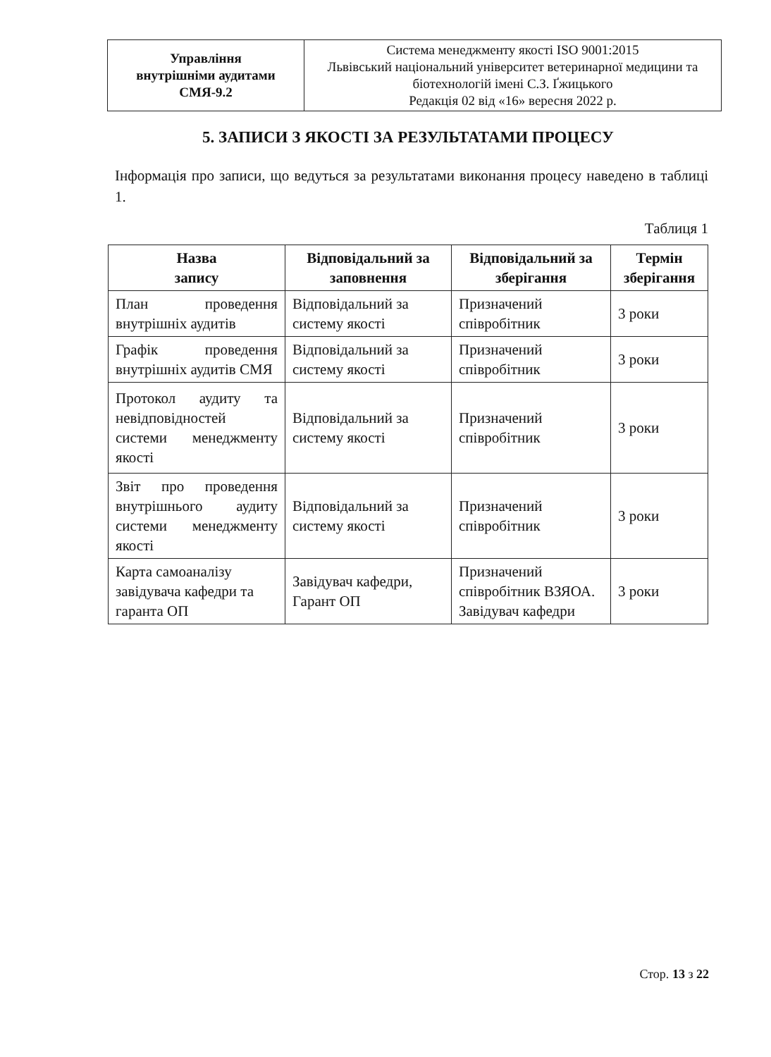| Управління внутрішніми аудитами СМЯ-9.2 | Система менеджменту якості ISO 9001:2015 Львівський національний університет ветеринарної медицини та біотехнологій імені С.З. Ґжицького Редакція 02 від «16» вересня 2022 р. |
5. ЗАПИСИ З ЯКОСТІ ЗА РЕЗУЛЬТАТАМИ ПРОЦЕСУ
Інформація про записи, що ведуться за результатами виконання процесу наведено в таблиці 1.
Таблиця 1
| Назва запису | Відповідальний за заповнення | Відповідальний за зберігання | Термін зберігання |
| --- | --- | --- | --- |
| План проведення внутрішніх аудитів | Відповідальний за систему якості | Призначений співробітник | 3 роки |
| Графік проведення внутрішніх аудитів СМЯ | Відповідальний за систему якості | Призначений співробітник | 3 роки |
| Протокол аудиту та невідповідностей системи менеджменту якості | Відповідальний за систему якості | Призначений співробітник | 3 роки |
| Звіт про проведення внутрішнього аудиту системи менеджменту якості | Відповідальний за систему якості | Призначений співробітник | 3 роки |
| Карта самоаналізу завідувача кафедри та гаранта ОП | Завідувач кафедри, Гарант ОП | Призначений співробітник ВЗЯОА. Завідувач кафедри | 3 роки |
Стор. 13 з 22